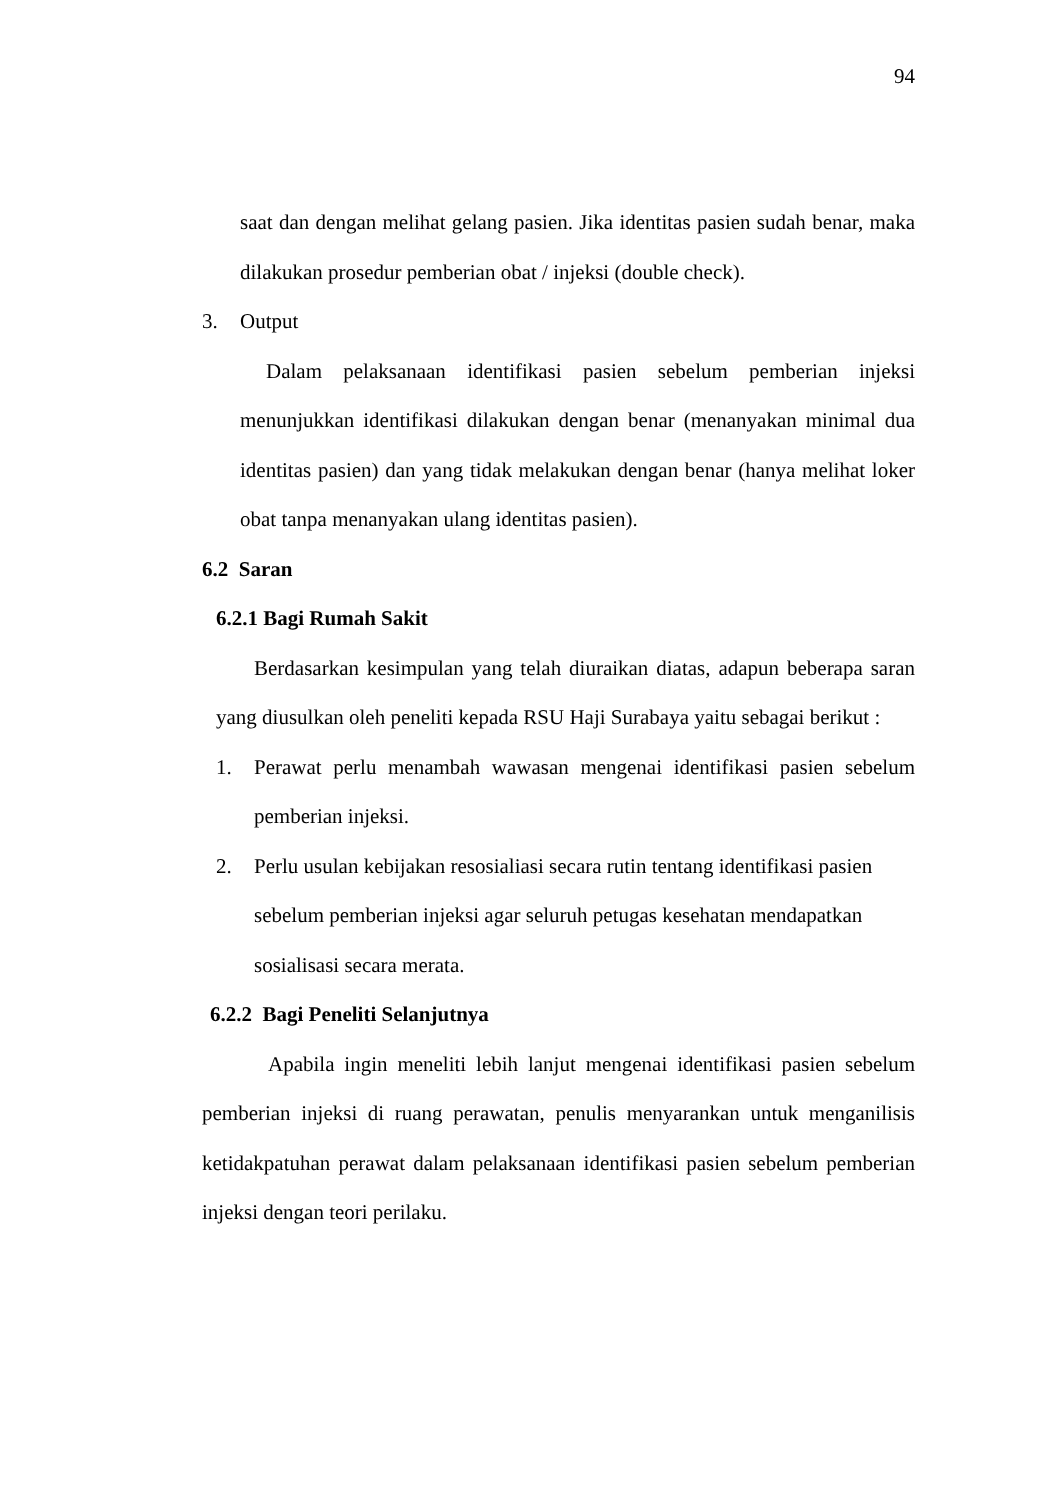94
saat dan dengan melihat gelang pasien. Jika identitas pasien sudah benar, maka dilakukan prosedur pemberian obat / injeksi (double check).
3. Output
Dalam pelaksanaan identifikasi pasien sebelum pemberian injeksi menunjukkan identifikasi dilakukan dengan benar (menanyakan minimal dua identitas pasien) dan yang tidak melakukan dengan benar (hanya melihat loker obat tanpa menanyakan ulang identitas pasien).
6.2 Saran
6.2.1 Bagi Rumah Sakit
Berdasarkan kesimpulan yang telah diuraikan diatas, adapun beberapa saran yang diusulkan oleh peneliti kepada RSU Haji Surabaya yaitu sebagai berikut :
1. Perawat perlu menambah wawasan mengenai identifikasi pasien sebelum pemberian injeksi.
2. Perlu usulan kebijakan resosialiasi secara rutin tentang identifikasi pasien sebelum pemberian injeksi agar seluruh petugas kesehatan mendapatkan sosialisasi secara merata.
6.2.2 Bagi Peneliti Selanjutnya
Apabila ingin meneliti lebih lanjut mengenai identifikasi pasien sebelum pemberian injeksi di ruang perawatan, penulis menyarankan untuk menganilisis ketidakpatuhan perawat dalam pelaksanaan identifikasi pasien sebelum pemberian injeksi dengan teori perilaku.